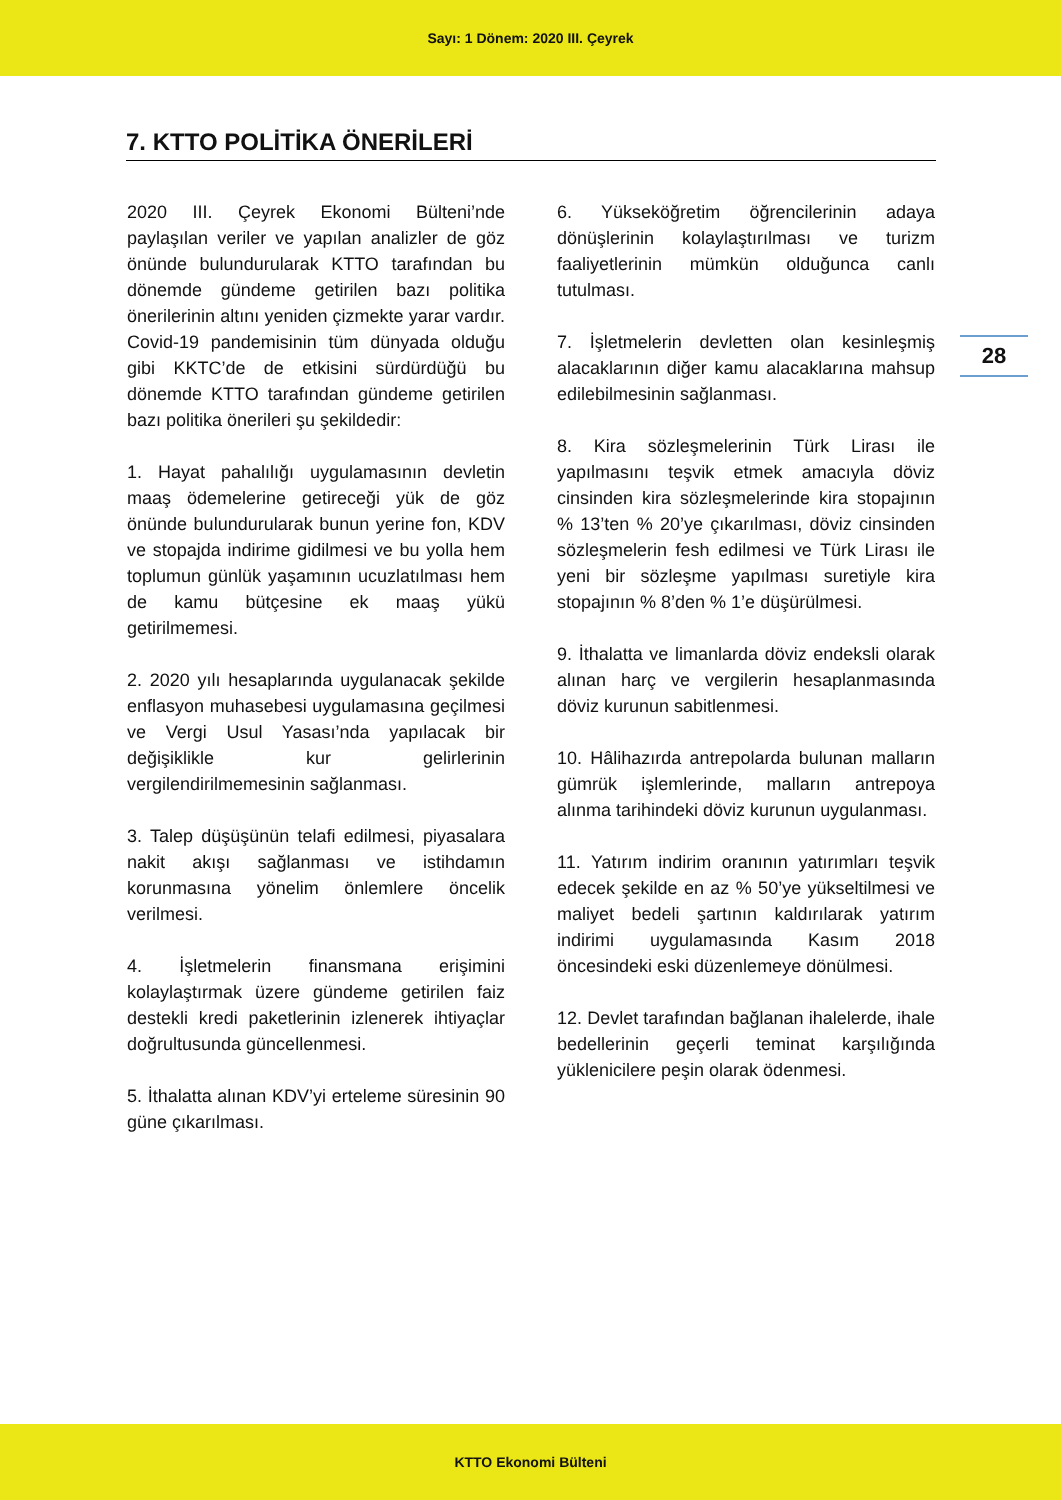Sayı: 1 Dönem: 2020 III. Çeyrek
7. KTTO POLİTİKA ÖNERİLERİ
28
2020 III. Çeyrek Ekonomi Bülteni’nde paylaşılan veriler ve yapılan analizler de göz önünde bulundurularak KTTO tarafından bu dönemde gündeme getirilen bazı politika önerilerinin altını yeniden çizmekte yarar vardır. Covid-19 pandemisinin tüm dünyada olduğu gibi KKTC’de de etkisini sürdürdüğü bu dönemde KTTO tarafından gündeme getirilen bazı politika önerileri şu şekildedir:
1. Hayat pahalılığı uygulamasının devletin maaş ödemelerine getireceği yük de göz önünde bulundurularak bunun yerine fon, KDV ve stopajda indirime gidilmesi ve bu yolla hem toplumun günlük yaşamının ucuzlatılması hem de kamu bütçesine ek maaş yükü getirilmemesi.
2. 2020 yılı hesaplarında uygulanacak şekilde enflasyon muhasebesi uygulamasına geçilmesi ve Vergi Usul Yasası’nda yapılacak bir değişiklikle kur gelirlerinin vergilendirilmemesinin sağlanması.
3. Talep düşüşünün telafi edilmesi, piyasalara nakit akışı sağlanması ve istihdamın korunmasına yönelim önlemlere öncelik verilmesi.
4. İşletmelerin finansmana erişimini kolaylaştırmak üzere gündeme getirilen faiz destekli kredi paketlerinin izlenerek ihtiyaçlar doğrultusunda güncellenmesi.
5. İthalatta alınan KDV’yi erteleme süresinin 90 güne çıkarılması.
6. Yükseköğretim öğrencilerinin adaya dönüşlerinin kolaylaştırılması ve turizm faaliyetlerinin mümkün olduğunca canlı tutulması.
7. İşletmelerin devletten olan kesinleşmiş alacaklarının diğer kamu alacaklarına mahsup edilebilmesinin sağlanması.
8. Kira sözleşmelerinin Türk Lirası ile yapılmasını teşvik etmek amacıyla döviz cinsinden kira sözleşmelerinde kira stopajının % 13’ten % 20’ye çıkarılması, döviz cinsinden sözleşmelerin fesh edilmesi ve Türk Lirası ile yeni bir sözleşme yapılması suretiyle kira stopajının % 8’den % 1’e düşürülmesi.
9. İthalatta ve limanlarda döviz endeksli olarak alınan harç ve vergilerin hesaplanmasında döviz kurunun sabitlenmesi.
10. Hâlihazırda antrepolarda bulunan malların gümrük işlemlerinde, malların antrepoya alınma tarihindeki döviz kurunun uygulanması.
11. Yatırım indirim oranının yatırımları teşvik edecek şekilde en az % 50’ye yükseltilmesi ve maliyet bedeli şartının kaldırılarak yatırım indirimi uygulamasında Kasım 2018 öncesindeki eski düzenlemeye dönülmesi.
12. Devlet tarafından bağlanan ihalelerde, ihale bedellerinin geçerli teminat karşılığında yüklenicilere peşin olarak ödenmesi.
KTTO Ekonomi Bülteni